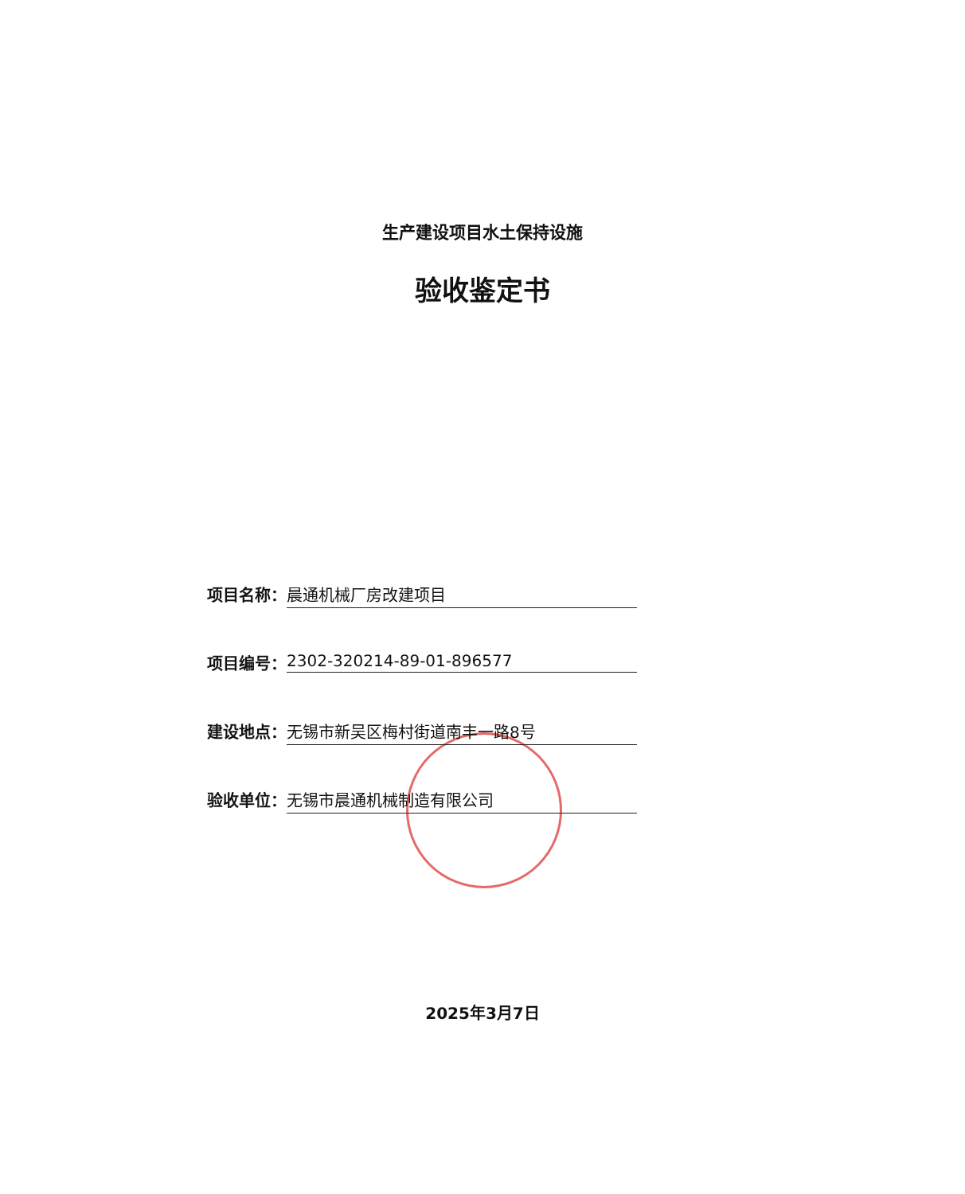生产建设项目水土保持设施
验收鉴定书
项目名称： 晨通机械厂房改建项目
项目编号： 2302-320214-89-01-896577
建设地点： 无锡市新吴区梅村街道南丰一路8号
验收单位： 无锡市晨通机械制造有限公司
2025年3月7日